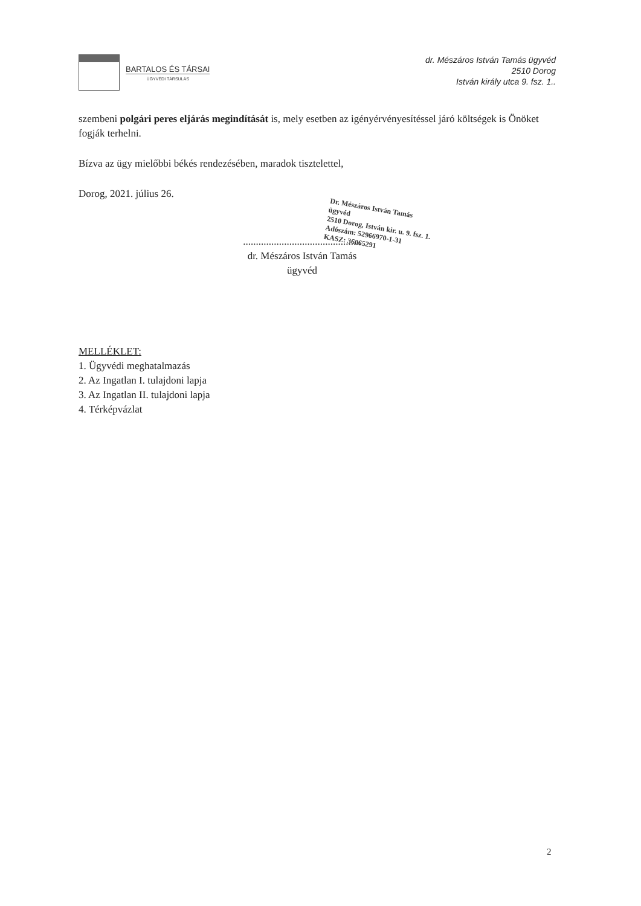BARTALOS ÉS TÁRSAI
ÜGYVÉDI TÁRSULÁS
dr. Mészáros István Tamás ügyvéd
2510 Dorog
István király utca 9. fsz. 1..
szembeni polgári peres eljárás megindítását is, mely esetben az igényérvényesítéssel járó költségek is Önöket fogják terhelni.
Bízva az ügy mielőbbi békés rendezésében, maradok tisztelettel,
Dorog, 2021. július 26.
Dr. Mészáros István Tamás
ügyvéd
2510 Dorog, István kir. u. 9. fsz. 1.
Adószám: 52966970-1-31
KASZ: 36065291
..............................................
dr. Mészáros István Tamás
ügyvéd
MELLÉKLET:
1. Ügyvédi meghatalmazás
2. Az Ingatlan I. tulajdoni lapja
3. Az Ingatlan II. tulajdoni lapja
4. Térképvázlat
2